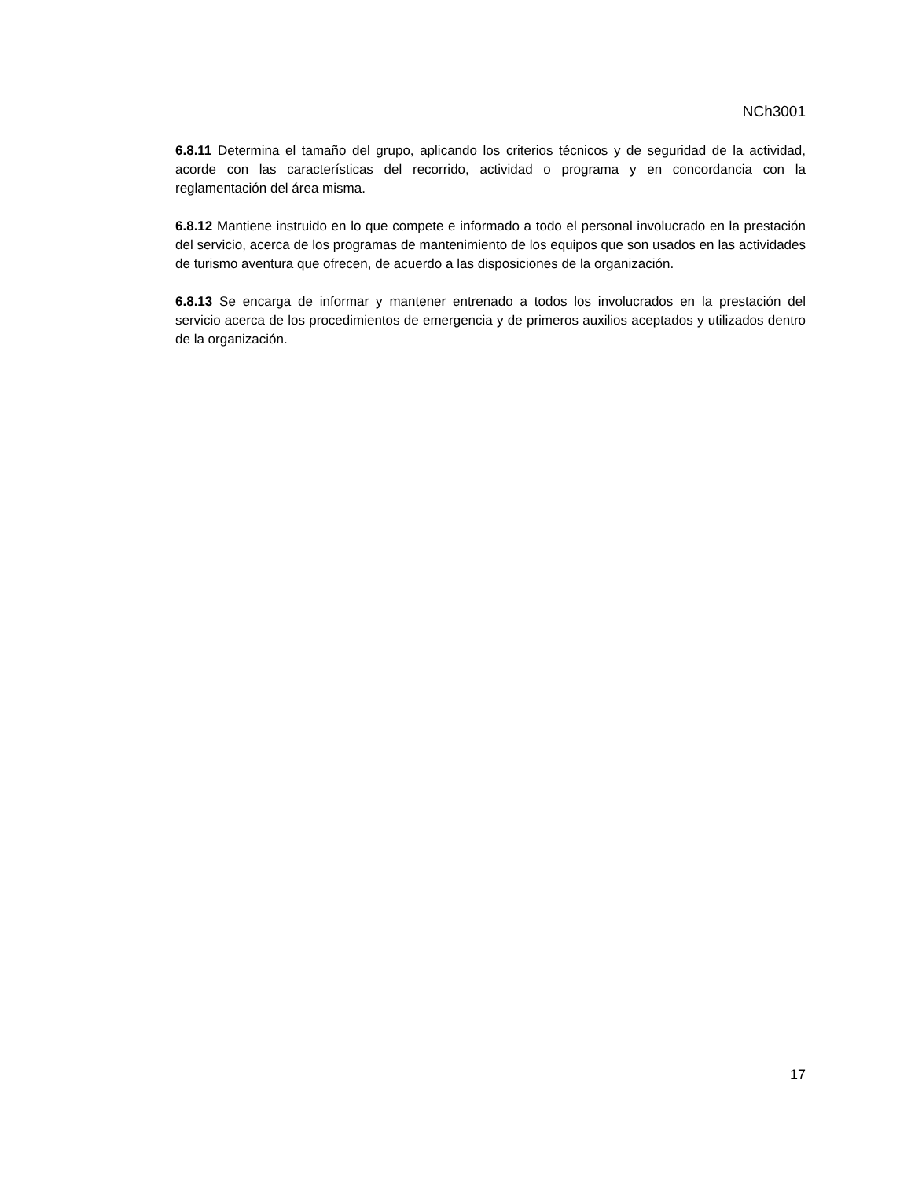NCh3001
6.8.11 Determina el tamaño del grupo, aplicando los criterios técnicos y de seguridad de la actividad, acorde con las características del recorrido, actividad o programa y en concordancia con la reglamentación del área misma.
6.8.12 Mantiene instruido en lo que compete e informado a todo el personal involucrado en la prestación del servicio, acerca de los programas de mantenimiento de los equipos que son usados en las actividades de turismo aventura que ofrecen, de acuerdo a las disposiciones de la organización.
6.8.13 Se encarga de informar y mantener entrenado a todos los involucrados en la prestación del servicio acerca de los procedimientos de emergencia y de primeros auxilios aceptados y utilizados dentro de la organización.
17